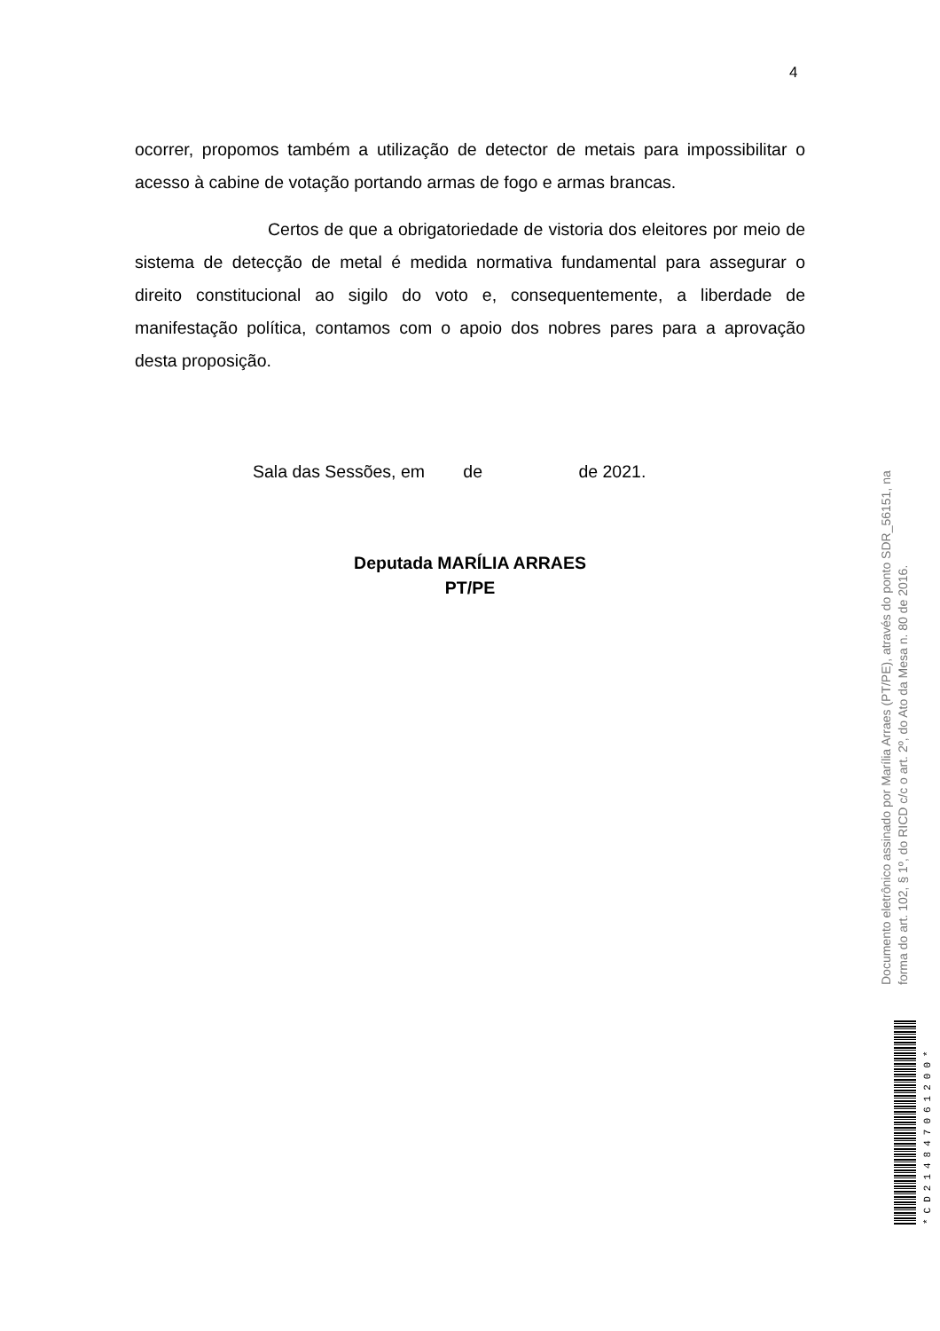4
ocorrer, propomos também a utilização de detector de metais para impossibilitar o acesso à cabine de votação portando armas de fogo e armas brancas.
Certos de que a obrigatoriedade de vistoria dos eleitores por meio de sistema de detecção de metal é medida normativa fundamental para assegurar o direito constitucional ao sigilo do voto e, consequentemente, a liberdade de manifestação política, contamos com o apoio dos nobres pares para a aprovação desta proposição.
Sala das Sessões, em de de 2021.
Deputada MARÍLIA ARRAES
PT/PE
Documento eletrônico assinado por Marília Arraes (PT/PE), através do ponto SDR_56151, na forma do art. 102, § 1º, do RICD c/c o art. 2º, do Ato da Mesa n. 80 de 2016.
*CD214847061200*